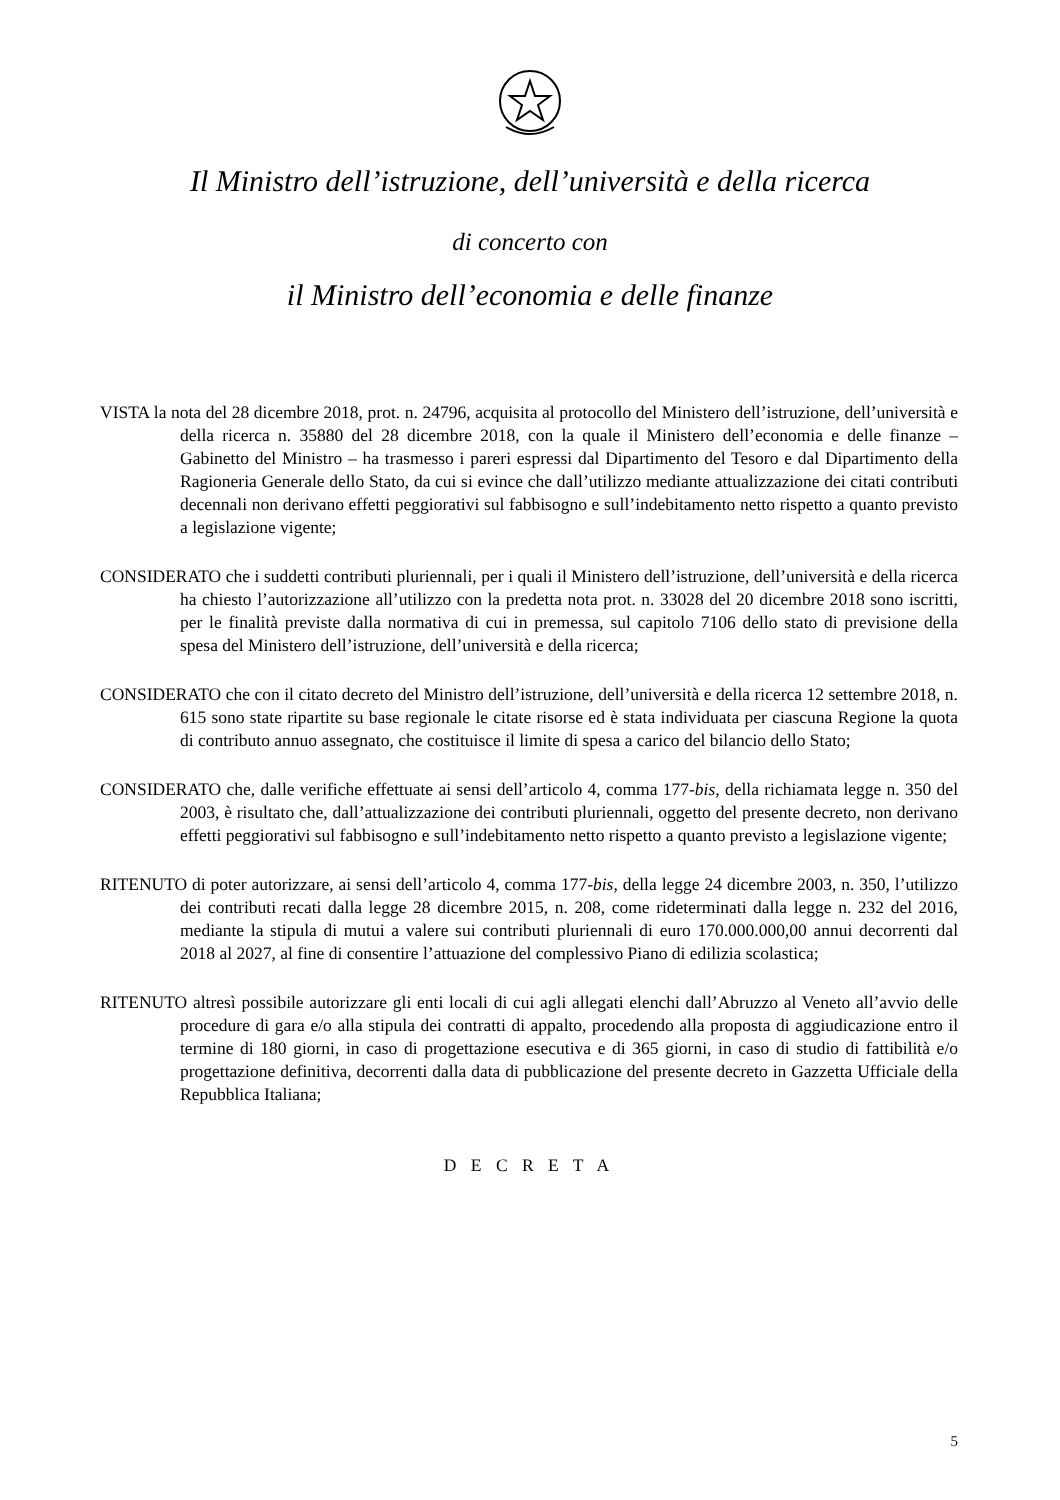Il Ministro dell’istruzione, dell’università e della ricerca
di concerto con
il Ministro dell’economia e delle finanze
VISTA la nota del 28 dicembre 2018, prot. n. 24796, acquisita al protocollo del Ministero dell’istruzione, dell’università e della ricerca n. 35880 del 28 dicembre 2018, con la quale il Ministero dell’economia e delle finanze – Gabinetto del Ministro – ha trasmesso i pareri espressi dal Dipartimento del Tesoro e dal Dipartimento della Ragioneria Generale dello Stato, da cui si evince che dall’utilizzo mediante attualizzazione dei citati contributi decennali non derivano effetti peggiorativi sul fabbisogno e sull’indebitamento netto rispetto a quanto previsto a legislazione vigente;
CONSIDERATO che i suddetti contributi pluriennali, per i quali il Ministero dell’istruzione, dell’università e della ricerca ha chiesto l’autorizzazione all’utilizzo con la predetta nota prot. n. 33028 del 20 dicembre 2018 sono iscritti, per le finalità previste dalla normativa di cui in premessa, sul capitolo 7106 dello stato di previsione della spesa del Ministero dell’istruzione, dell’università e della ricerca;
CONSIDERATO che con il citato decreto del Ministro dell’istruzione, dell’università e della ricerca 12 settembre 2018, n. 615 sono state ripartite su base regionale le citate risorse ed è stata individuata per ciascuna Regione la quota di contributo annuo assegnato, che costituisce il limite di spesa a carico del bilancio dello Stato;
CONSIDERATO che, dalle verifiche effettuate ai sensi dell’articolo 4, comma 177-bis, della richiamata legge n. 350 del 2003, è risultato che, dall’attualizzazione dei contributi pluriennali, oggetto del presente decreto, non derivano effetti peggiorativi sul fabbisogno e sull’indebitamento netto rispetto a quanto previsto a legislazione vigente;
RITENUTO di poter autorizzare, ai sensi dell’articolo 4, comma 177-bis, della legge 24 dicembre 2003, n. 350, l’utilizzo dei contributi recati dalla legge 28 dicembre 2015, n. 208, come rideterminati dalla legge n. 232 del 2016, mediante la stipula di mutui a valere sui contributi pluriennali di euro 170.000.000,00 annui decorrenti dal 2018 al 2027, al fine di consentire l’attuazione del complessivo Piano di edilizia scolastica;
RITENUTO altresì possibile autorizzare gli enti locali di cui agli allegati elenchi dall’Abruzzo al Veneto all’avvio delle procedure di gara e/o alla stipula dei contratti di appalto, procedendo alla proposta di aggiudicazione entro il termine di 180 giorni, in caso di progettazione esecutiva e di 365 giorni, in caso di studio di fattibilità e/o progettazione definitiva, decorrenti dalla data di pubblicazione del presente decreto in Gazzetta Ufficiale della Repubblica Italiana;
D E C R E T A
5